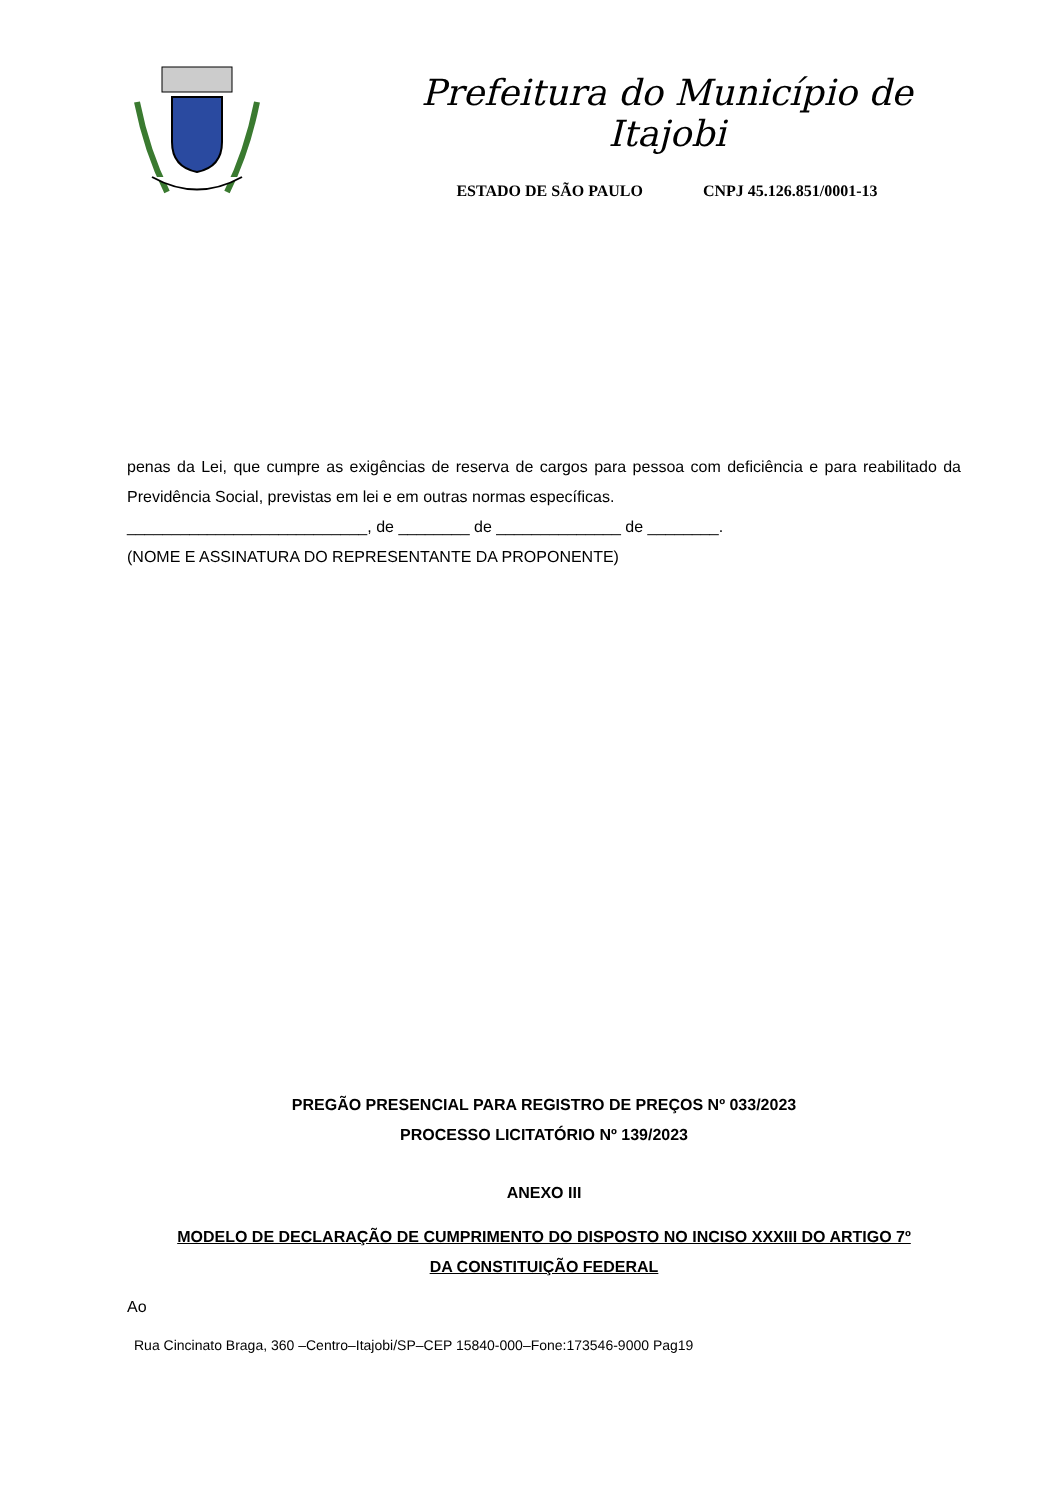Prefeitura do Município de Itajobi
ESTADO DE SÃO PAULO CNPJ 45.126.851/0001-13
penas da Lei, que cumpre as exigências de reserva de cargos para pessoa com deficiência e para reabilitado da Previdência Social, previstas em lei e em outras normas específicas.
___________________________, de ________ de ______________ de ________.
(NOME E ASSINATURA DO REPRESENTANTE DA PROPONENTE)
PREGÃO PRESENCIAL PARA REGISTRO DE PREÇOS Nº 033/2023
PROCESSO LICITATÓRIO Nº 139/2023
ANEXO III
MODELO DE DECLARAÇÃO DE CUMPRIMENTO DO DISPOSTO NO INCISO XXXIII DO ARTIGO 7º
DA CONSTITUIÇÃO FEDERAL
Ao
Rua Cincinato Braga, 360 –Centro–Itajobi/SP–CEP 15840-000–Fone:173546-9000 Pag19